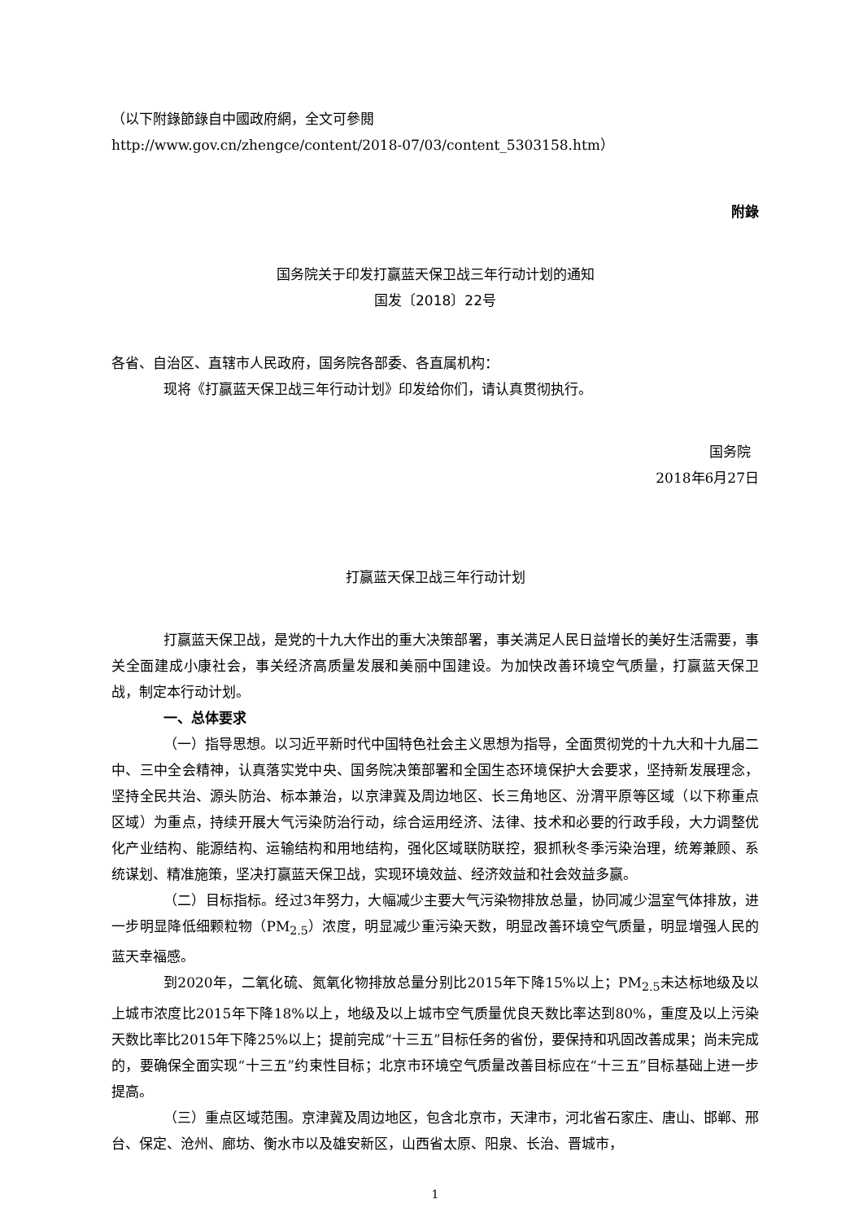（以下附錄節錄自中國政府網，全文可參閱
http://www.gov.cn/zhengce/content/2018-07/03/content_5303158.htm）
附錄
国务院关于印发打赢蓝天保卫战三年行动计划的通知
国发〔2018〕22号
各省、自治区、直辖市人民政府，国务院各部委、各直属机构：
现将《打赢蓝天保卫战三年行动计划》印发给你们，请认真贯彻执行。
国务院
2018年6月27日
打赢蓝天保卫战三年行动计划
打赢蓝天保卫战，是党的十九大作出的重大决策部署，事关满足人民日益增长的美好生活需要，事关全面建成小康社会，事关经济高质量发展和美丽中国建设。为加快改善环境空气质量，打赢蓝天保卫战，制定本行动计划。
一、总体要求
（一）指导思想。以习近平新时代中国特色社会主义思想为指导，全面贯彻党的十九大和十九届二中、三中全会精神，认真落实党中央、国务院决策部署和全国生态环境保护大会要求，坚持新发展理念，坚持全民共治、源头防治、标本兼治，以京津冀及周边地区、长三角地区、汾渭平原等区域（以下称重点区域）为重点，持续开展大气污染防治行动，综合运用经济、法律、技术和必要的行政手段，大力调整优化产业结构、能源结构、运输结构和用地结构，强化区域联防联控，狠抓秋冬季污染治理，统筹兼顾、系统谋划、精准施策，坚决打赢蓝天保卫战，实现环境效益、经济效益和社会效益多赢。
（二）目标指标。经过3年努力，大幅减少主要大气污染物排放总量，协同减少温室气体排放，进一步明显降低细颗粒物（PM<sub>2.5</sub>）浓度，明显减少重污染天数，明显改善环境空气质量，明显增强人民的蓝天幸福感。
到2020年，二氧化硫、氮氧化物排放总量分别比2015年下降15%以上；PM<sub>2.5</sub>未达标地级及以上城市浓度比2015年下降18%以上，地级及以上城市空气质量优良天数比率达到80%，重度及以上污染天数比率比2015年下降25%以上；提前完成“十三五”目标任务的省份，要保持和巩固改善成果；尚未完成的，要确保全面实现“十三五”约束性目标；北京市环境空气质量改善目标应在“十三五”目标基础上进一步提高。
（三）重点区域范围。京津冀及周边地区，包含北京市，天津市，河北省石家庄、唐山、邯郸、邢台、保定、沧州、廊坊、衡水市以及雄安新区，山西省太原、阳泉、长治、晋城市，
1